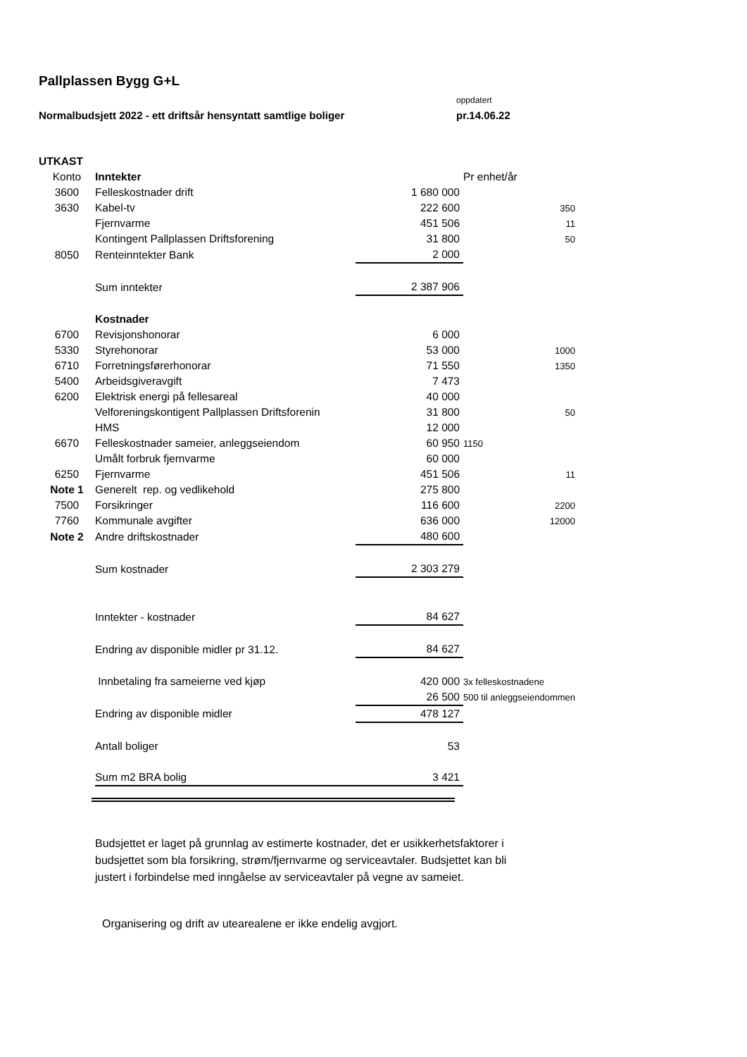Pallplassen Bygg G+L
oppdatert
Normalbudsjett 2022 - ett driftsår hensyntatt samtlige boliger pr.14.06.22
| UTKAST | | | |
| Konto | Inntekter | | Pr enhet/år |
| 3600 | Felleskostnader drift | 1 680 000 | |
| 3630 | Kabel-tv | 222 600 | 350 |
| | Fjernvarme | 451 506 | 11 |
| | Kontingent Pallplassen Driftsforening | 31 800 | 50 |
| 8050 | Renteinntekter Bank | 2 000 | |
| | Sum inntekter | 2 387 906 | |
| | Kostnader | | |
| 6700 | Revisjonshonorar | 6 000 | |
| 5330 | Styrehonorar | 53 000 | 1000 |
| 6710 | Forretningsførerhonorar | 71 550 | 1350 |
| 5400 | Arbeidsgiveravgift | 7 473 | |
| 6200 | Elektrisk energi på fellesareal | 40 000 | |
| | Velforeningskontigent Pallplassen Driftsforenin | 31 800 | 50 |
| | HMS | 12 000 | |
| 6670 | Felleskostnader sameier, anleggseiendom | 60 950 | 1150 |
| | Umålt forbruk fjernvarme | 60 000 | |
| 6250 | Fjernvarme | 451 506 | 11 |
| Note 1 | Generelt rep. og vedlikehold | 275 800 | |
| 7500 | Forsikringer | 116 600 | 2200 |
| 7760 | Kommunale avgifter | 636 000 | 12000 |
| Note 2 | Andre driftskostnader | 480 600 | |
| | Sum kostnader | 2 303 279 | |
| | Inntekter - kostnader | 84 627 | |
| | Endring av disponible midler pr 31.12. | 84 627 | |
| | Innbetaling fra sameierne ved kjøp | 420 000 | 3x felleskostnadene |
| | | 26 500 | 500 til anleggseiendommen |
| | Endring av disponible midler | 478 127 | |
| | Antall boliger | 53 | |
| | Sum m2 BRA bolig | 3 421 | |
Budsjettet er laget på grunnlag av estimerte kostnader, det er usikkerhetsfaktorer i budsjettet som bla forsikring, strøm/fjernvarme og serviceavtaler. Budsjettet kan bli justert i forbindelse med inngåelse av serviceavtaler på vegne av sameiet.
Organisering og drift av utearealene er ikke endelig avgjort.